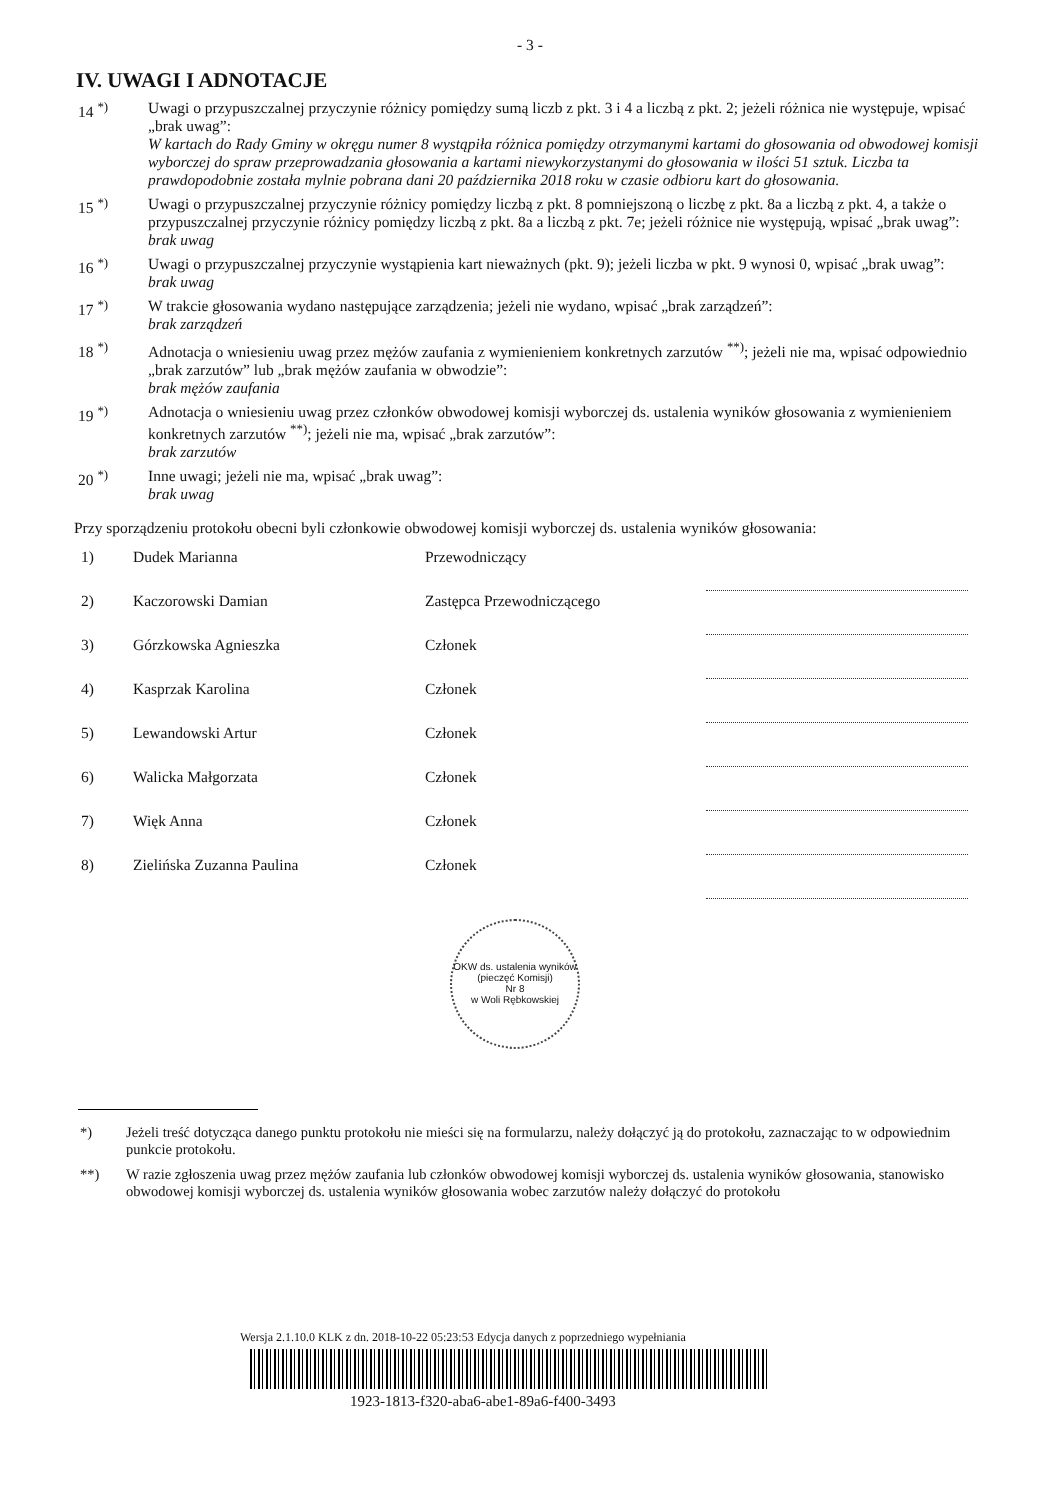- 3 -
IV. UWAGI I ADNOTACJE
14 <sup>*)</sup> Uwagi o przypuszczalnej przyczynie różnicy pomiędzy sumą liczb z pkt. 3 i 4 a liczbą z pkt. 2; jeżeli różnica nie występuje, wpisać „brak uwag”:
W kartach do Rady Gminy w okręgu numer 8 wystąpiła różnica pomiędzy otrzymanymi kartami do głosowania od obwodowej komisji wyborczej do spraw przeprowadzania głosowania a kartami niewykorzystanymi do głosowania w ilości 51 sztuk. Liczba ta prawdopodobnie została mylnie pobrana dani 20 października 2018 roku w czasie odbioru kart do głosowania.
15 <sup>*)</sup> Uwagi o przypuszczalnej przyczynie różnicy pomiędzy liczbą z pkt. 8 pomniejszoną o liczbę z pkt. 8a a liczbą z pkt. 4, a także o przypuszczalnej przyczynie różnicy pomiędzy liczbą z pkt. 8a a liczbą z pkt. 7e; jeżeli różnice nie występują, wpisać „brak uwag”:
brak uwag
16 <sup>*)</sup> Uwagi o przypuszczalnej przyczynie wystąpienia kart nieważnych (pkt. 9); jeżeli liczba w pkt. 9 wynosi 0, wpisać „brak uwag”:
brak uwag
17 <sup>*)</sup> W trakcie głosowania wydano następujące zarządzenia; jeżeli nie wydano, wpisać „brak zarządzeń”:
brak zarządzeń
18 <sup>*)</sup> Adnotacja o wniesieniu uwag przez mężów zaufania z wymienieniem konkretnych zarzutów <sup>**)</sup>; jeżeli nie ma, wpisać odpowiednio „brak zarzutów” lub „brak mężów zaufania w obwodzie”:
brak mężów zaufania
19 <sup>*)</sup> Adnotacja o wniesieniu uwag przez członków obwodowej komisji wyborczej ds. ustalenia wyników głosowania z wymienieniem konkretnych zarzutów <sup>**)</sup>; jeżeli nie ma, wpisać „brak zarzutów”:
brak zarzutów
20 <sup>*)</sup> Inne uwagi; jeżeli nie ma, wpisać „brak uwag”:
brak uwag
Przy sporządzeniu protokołu obecni byli członkowie obwodowej komisji wyborczej ds. ustalenia wyników głosowania:
| 1) | Dudek Marianna | Przewodniczący | |
| 2) | Kaczorowski Damian | Zastępca Przewodniczącego | |
| 3) | Górzkowska Agnieszka | Członek | |
| 4) | Kasprzak Karolina | Członek | |
| 5) | Lewandowski Artur | Członek | |
| 6) | Walicka Małgorzata | Członek | |
| 7) | Więk Anna | Członek | |
| 8) | Zielińska Zuzanna Paulina | Członek | |
OKW ds. ustalenia wyników
(pieczęć Komisji)
Nr 8
w Woli Rębkowskiej
*) Jeżeli treść dotycząca danego punktu protokołu nie mieści się na formularzu, należy dołączyć ją do protokołu, zaznaczając to w odpowiednim punkcie protokołu.
**) W razie zgłoszenia uwag przez mężów zaufania lub członków obwodowej komisji wyborczej ds. ustalenia wyników głosowania, stanowisko obwodowej komisji wyborczej ds. ustalenia wyników głosowania wobec zarzutów należy dołączyć do protokołu
Wersja 2.1.10.0 KLK z dn. 2018-10-22 05:23:53 Edycja danych z poprzedniego wypełniania
1923-1813-f320-aba6-abe1-89a6-f400-3493